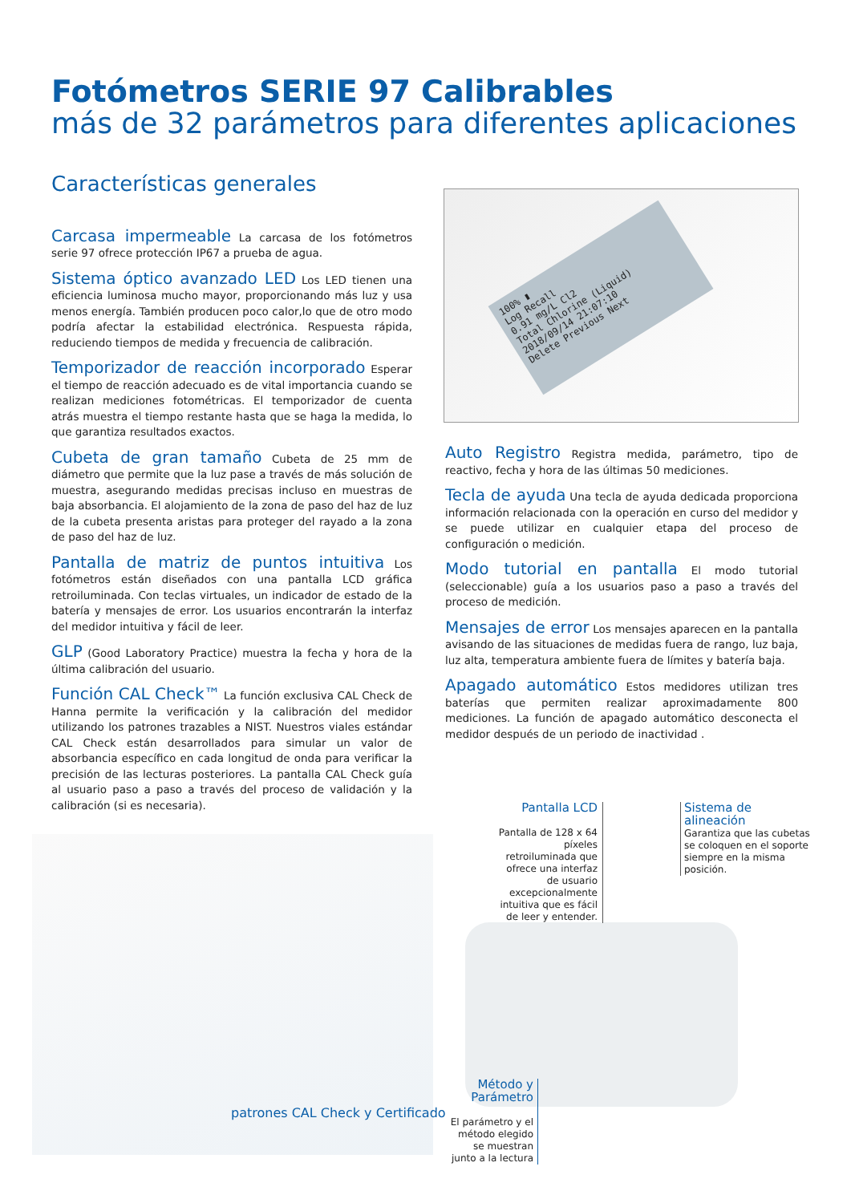Fotómetros SERIE 97 Calibrables
más de 32 parámetros para diferentes aplicaciones
Características generales
Carcasa impermeable La carcasa de los fotómetros serie 97 ofrece protección IP67 a prueba de agua.
Sistema óptico avanzado LED Los LED tienen una eficiencia luminosa mucho mayor, proporcionando más luz y usa menos energía. También producen poco calor,lo que de otro modo podría afectar la estabilidad electrónica. Respuesta rápida, reduciendo tiempos de medida y frecuencia de calibración.
Temporizador de reacción incorporado Esperar el tiempo de reacción adecuado es de vital importancia cuando se realizan mediciones fotométricas. El temporizador de cuenta atrás muestra el tiempo restante hasta que se haga la medida, lo que garantiza resultados exactos.
Cubeta de gran tamaño Cubeta de 25 mm de diámetro que permite que la luz pase a través de más solución de muestra, asegurando medidas precisas incluso en muestras de baja absorbancia. El alojamiento de la zona de paso del haz de luz de la cubeta presenta aristas para proteger del rayado a la zona de paso del haz de luz.
Pantalla de matriz de puntos intuitiva Los fotómetros están diseñados con una pantalla LCD gráfica retroiluminada. Con teclas virtuales, un indicador de estado de la batería y mensajes de error. Los usuarios encontrarán la interfaz del medidor intuitiva y fácil de leer.
GLP (Good Laboratory Practice) muestra la fecha y hora de la última calibración del usuario.
Función CAL Check™ La función exclusiva CAL Check de Hanna permite la verificación y la calibración del medidor utilizando los patrones trazables a NIST. Nuestros viales estándar CAL Check están desarrollados para simular un valor de absorbancia específico en cada longitud de onda para verificar la precisión de las lecturas posteriores. La pantalla CAL Check guía al usuario paso a paso a través del proceso de validación y la calibración (si es necesaria).
100% ▮
Log Recall
0.91 mg/L Cl2
Total Chlorine (Liquid)
2018/09/14 21:07:10
Delete Previous Next
Auto Registro Registra medida, parámetro, tipo de reactivo, fecha y hora de las últimas 50 mediciones.
Tecla de ayuda Una tecla de ayuda dedicada proporciona información relacionada con la operación en curso del medidor y se puede utilizar en cualquier etapa del proceso de configuración o medición.
Modo tutorial en pantalla El modo tutorial (seleccionable) guía a los usuarios paso a paso a través del proceso de medición.
Mensajes de error Los mensajes aparecen en la pantalla avisando de las situaciones de medidas fuera de rango, luz baja, luz alta, temperatura ambiente fuera de límites y batería baja.
Apagado automático Estos medidores utilizan tres baterías que permiten realizar aproximadamente 800 mediciones. La función de apagado automático desconecta el medidor después de un periodo de inactividad .
patrones CAL Check y Certificado
Pantalla LCD
Pantalla de 128 x 64 píxeles retroiluminada que ofrece una interfaz de usuario excepcionalmente intuitiva que es fácil de leer y entender.
Sistema de alineación
Garantiza que las cubetas se coloquen en el soporte siempre en la misma posición.
Método y Parámetro
El parámetro y el método elegido se muestran junto a la lectura